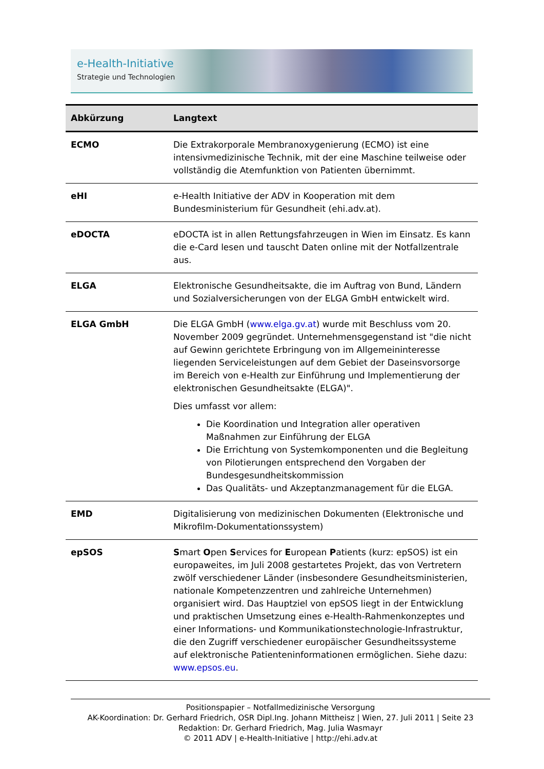e-Health-Initiative
Strategie und Technologien
| Abkürzung | Langtext |
| --- | --- |
| ECMO | Die Extrakorporale Membranoxygenierung (ECMO) ist eine intensivmedizinische Technik, mit der eine Maschine teilweise oder vollständig die Atemfunktion von Patienten übernimmt. |
| eHI | e-Health Initiative der ADV in Kooperation mit dem Bundesministerium für Gesundheit (ehi.adv.at). |
| eDOCTA | eDOCTA ist in allen Rettungsfahrzeugen in Wien im Einsatz. Es kann die e-Card lesen und tauscht Daten online mit der Notfallzentrale aus. |
| ELGA | Elektronische Gesundheitsakte, die im Auftrag von Bund, Ländern und Sozialversicherungen von der ELGA GmbH entwickelt wird. |
| ELGA GmbH | Die ELGA GmbH ( www.elga.gv.at ) wurde mit Beschluss vom 20. November 2009 gegründet. Unternehmensgegenstand ist "die nicht auf Gewinn gerichtete Erbringung von im Allgemeininteresse liegenden Serviceleistungen auf dem Gebiet der Daseinsvorsorge im Bereich von e-Health zur Einführung und Implementierung der elektronischen Gesundheitsakte (ELGA)". Dies umfasst vor allem: Die Koordination und Integration aller operativen Maßnahmen zur Einführung der ELGA Die Errichtung von Systemkomponenten und die Begleitung von Pilotierungen entsprechend den Vorgaben der Bundesgesundheitskommission Das Qualitäts- und Akzeptanzmanagement für die ELGA. |
| EMD | Digitalisierung von medizinischen Dokumenten (Elektronische und Mikrofilm-Dokumentationssystem) |
| epSOS | S mart O pen S ervices for E uropean P atients (kurz: epSOS) ist ein europaweites, im Juli 2008 gestartetes Projekt, das von Vertretern zwölf verschiedener Länder (insbesondere Gesundheitsministerien, nationale Kompetenzzentren und zahlreiche Unternehmen) organisiert wird. Das Hauptziel von epSOS liegt in der Entwicklung und praktischen Umsetzung eines e-Health-Rahmenkonzeptes und einer Informations- und Kommunikationstechnologie-Infrastruktur, die den Zugriff verschiedener europäischer Gesundheitssysteme auf elektronische Patienteninformationen ermöglichen. Siehe dazu: www.epsos.eu . |
Positionspapier – Notfallmedizinische Versorgung
AK-Koordination: Dr. Gerhard Friedrich, OSR Dipl.Ing. Johann Mittheisz | Wien, 27. Juli 2011 | Seite 23
Redaktion: Dr. Gerhard Friedrich, Mag. Julia Wasmayr
© 2011 ADV | e-Health-Initiative | http://ehi.adv.at